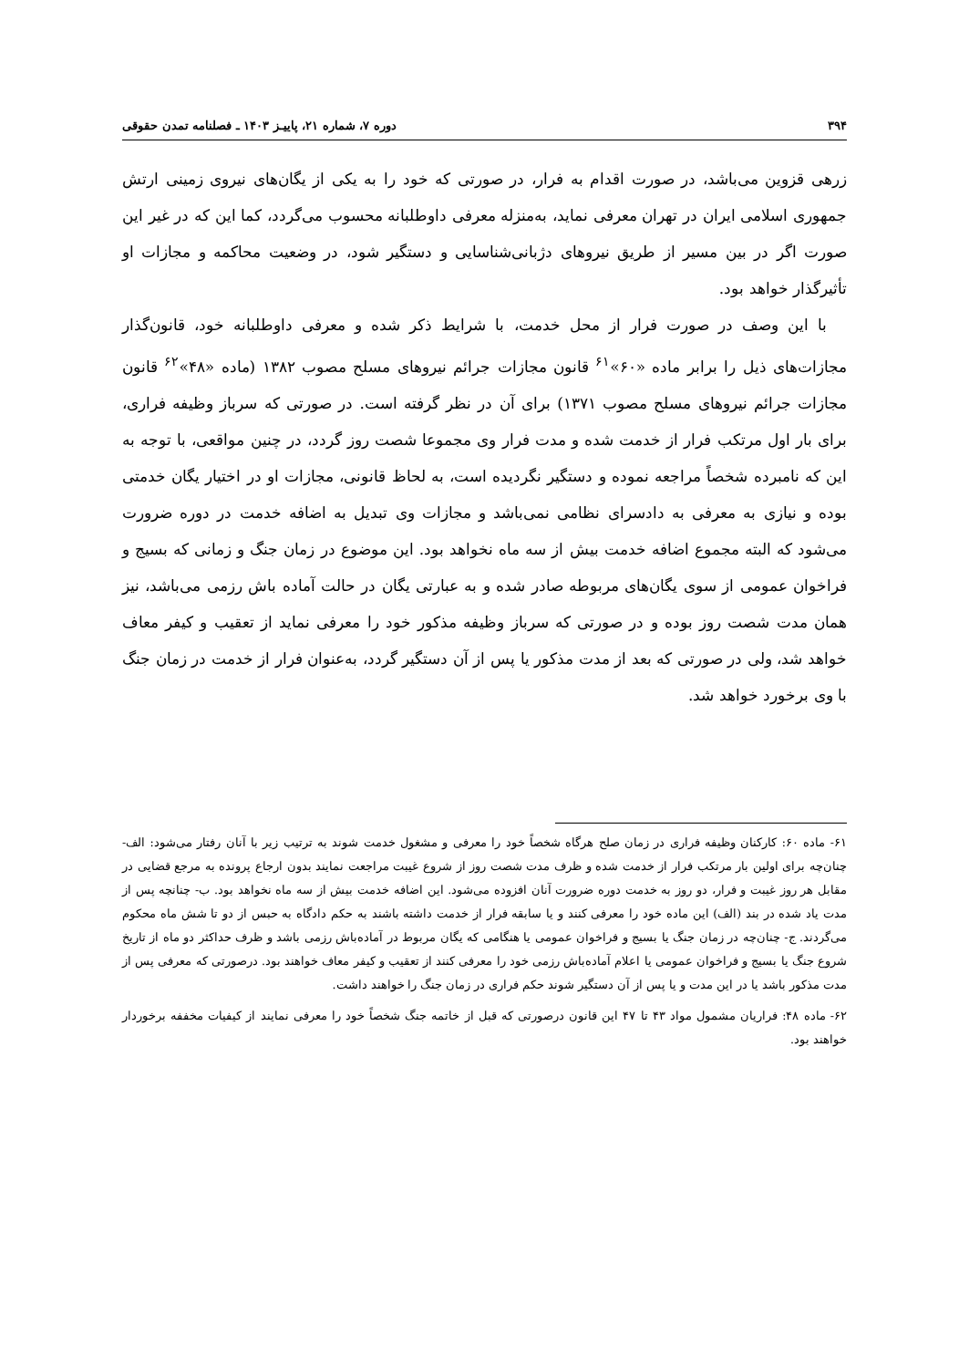۳۹۴ دوره ۷، شماره ۲۱، پاییـز ۱۴۰۳ ـ فصلنامه تمدن حقوقی
زرهی قزوین می‌باشد، در صورت اقدام به فرار، در صورتی که خود را به یکی از یگان‌های نیروی زمینی ارتش جمهوری اسلامی ایران در تهران معرفی نماید، به‌منزله معرفی داوطلبانه محسوب می‌گردد، کما این که در غیر این صورت اگر در بین مسیر از طریق نیروهای دژبانی‌شناسایی و دستگیر شود، در وضعیت محاکمه و مجازات او تأثیرگذار خواهد بود.
با این وصف در صورت فرار از محل خدمت، با شرایط ذکر شده و معرفی داوطلبانه خود، قانون‌گذار مجازات‌های ذیل را برابر ماده «۶۰»<sup>۶۱</sup> قانون مجازات جرائم نیروهای مسلح مصوب ۱۳۸۲ (ماده «۴۸»<sup>۶۲</sup> قانون مجازات جرائم نیروهای مسلح مصوب ۱۳۷۱) برای آن در نظر گرفته است. در صورتی که سرباز وظیفه فراری، برای بار اول مرتکب فرار از خدمت شده و مدت فرار وی مجموعا شصت روز گردد، در چنین مواقعی، با توجه به این که نامبرده شخصاً مراجعه نموده و دستگیر نگردیده است، به لحاظ قانونی، مجازات او در اختیار یگان خدمتی بوده و نیازی به معرفی به دادسرای نظامی نمی‌باشد و مجازات وی تبدیل به اضافه خدمت در دوره ضرورت می‌شود که البته مجموع اضافه خدمت بیش از سه ماه نخواهد بود. این موضوع در زمان جنگ و زمانی که بسیج و فراخوان عمومی از سوی یگان‌های مربوطه صادر شده و به عبارتی یگان در حالت آماده باش رزمی می‌باشد، نیز همان مدت شصت روز بوده و در صورتی که سرباز وظیفه مذکور خود را معرفی نماید از تعقیب و کیفر معاف خواهد شد، ولی در صورتی که بعد از مدت مذکور یا پس از آن دستگیر گردد، به‌عنوان فرار از خدمت در زمان جنگ با وی برخورد خواهد شد.
۶۱- ماده ۶۰: کارکنان وظیفه فراری در زمان صلح هرگاه شخصاً خود را معرفی و مشغول خدمت شوند به ترتیب زیر با آنان رفتار می‌شود: الف- چنان‌چه برای اولین بار مرتکب فرار از خدمت شده و ظرف مدت شصت روز از شروع غیبت مراجعت نمایند بدون ارجاع پرونده به مرجع قضایی در مقابل هر روز غیبت و فرار، دو روز به خدمت دوره ضرورت آنان افزوده می‌شود. این اضافه خدمت بیش از سه ماه نخواهد بود. ب- چنانچه پس از مدت یاد شده در بند (الف) این ماده خود را معرفی کنند و یا سابقه فرار از خدمت داشته باشند به حکم دادگاه به حبس از دو تا شش ماه محکوم می‌گردند. ج- چنان‌چه در زمان جنگ یا بسیج و فراخوان عمومی یا هنگامی که یگان مربوط در آماده‌باش رزمی باشد و ظرف حداکثر دو ماه از تاریخ شروع جنگ یا بسیج و فراخوان عمومی یا اعلام آماده‌باش رزمی خود را معرفی کنند از تعقیب و کیفر معاف خواهند بود. درصورتی که معرفی پس از مدت مذکور باشد یا در این مدت و یا پس از آن دستگیر شوند حکم فراری در زمان جنگ را خواهند داشت.
۶۲- ماده ۴۸: فراریان مشمول مواد ۴۳ تا ۴۷ این قانون درصورتی که قبل از خاتمه جنگ شخصاً خود را معرفی نمایند از کیفیات مخففه برخوردار خواهند بود.